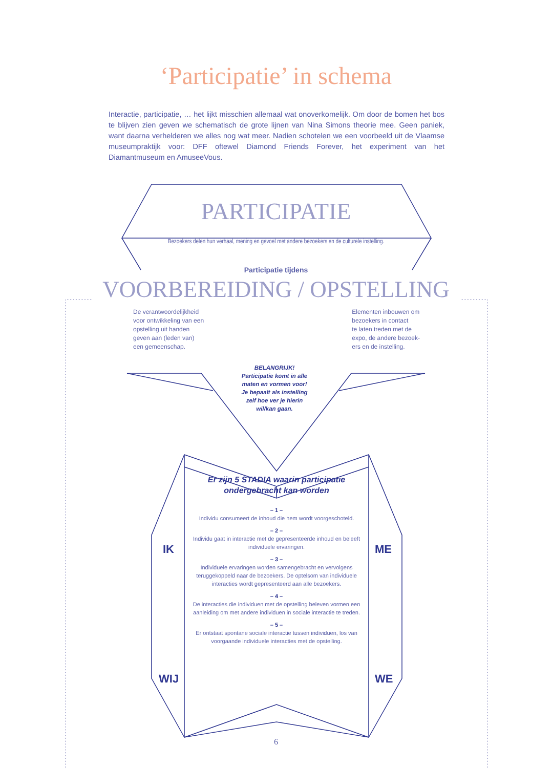‘Participatie’ in schema
Interactie, participatie, … het lijkt misschien allemaal wat onoverkomelijk. Om door de bomen het bos te blijven zien geven we schematisch de grote lijnen van Nina Simons theorie mee. Geen paniek, want daarna verhelderen we alles nog wat meer. Nadien schotelen we een voorbeeld uit de Vlaamse museumpraktijk voor: DFF oftewel Diamond Friends Forever, het experiment van het Diamantmuseum en AmuseeVous.
PARTICIPATIE
Bezoekers delen hun verhaal, mening en gevoel met andere bezoekers en de culturele instelling.
Participatie tijdens
VOORBEREIDING / OPSTELLING
De verantwoordelijkheid
voor ontwikkeling van een
opstelling uit handen
geven aan (leden van)
een gemeenschap.
Elementen inbouwen om
bezoekers in contact
te laten treden met de
expo, de andere bezoek-
ers en de instelling.
BELANGRIJK!
Participatie komt in alle maten en vormen voor! Je bepaalt als instelling zelf hoe ver je hierin wil/kan gaan.
Er zijn 5 STADIA waarin participatie ondergebracht kan worden
– 1 –
Individu consumeert de inhoud die hem wordt voorgeschoteld.
– 2 –
Individu gaat in interactie met de gepresenteerde inhoud en beleeft individuele ervaringen.
– 3 –
Individuele ervaringen worden samengebracht en vervolgens teruggekoppeld naar de bezoekers. De optelsom van individuele interacties wordt gepresenteerd aan alle bezoekers.
– 4 –
De interacties die individuen met de opstelling beleven vormen een aanleiding om met andere individuen in sociale interactie te treden.
– 5 –
Er ontstaat spontane sociale interactie tussen individuen, los van voorgaande individuele interacties met de opstelling.
IK
WIJ
ME
WE
6